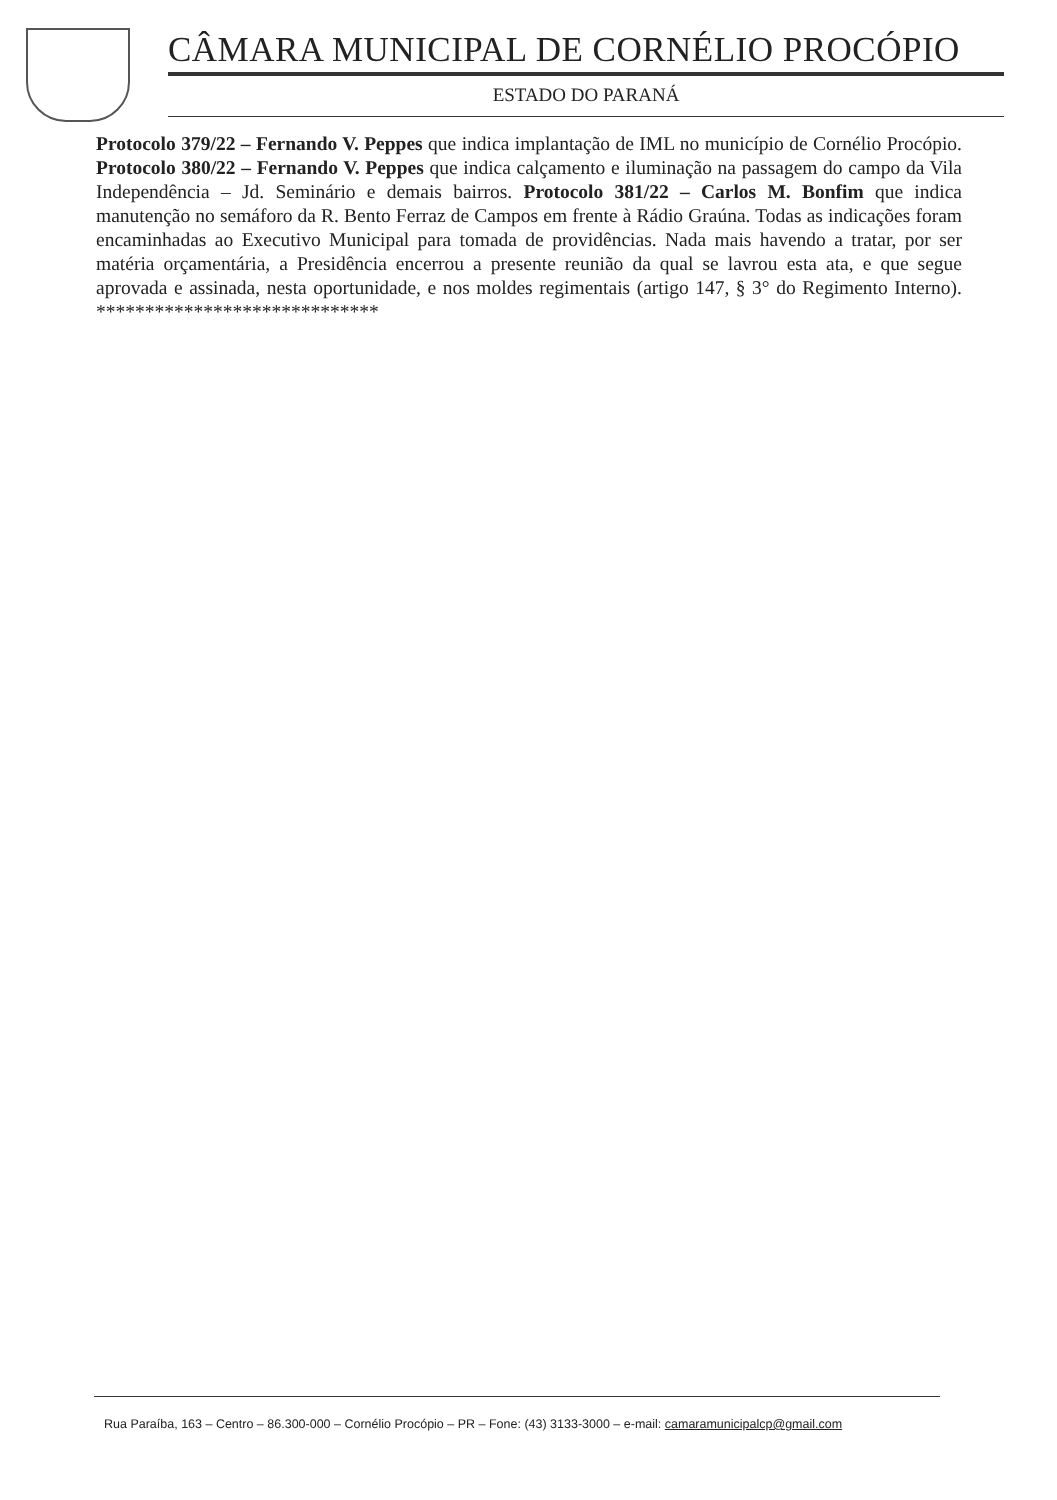CÂMARA MUNICIPAL DE CORNÉLIO PROCÓPIO
ESTADO DO PARANÁ
Protocolo 379/22 – Fernando V. Peppes que indica implantação de IML no município de Cornélio Procópio. Protocolo 380/22 – Fernando V. Peppes que indica calçamento e iluminação na passagem do campo da Vila Independência – Jd. Seminário e demais bairros. Protocolo 381/22 – Carlos M. Bonfim que indica manutenção no semáforo da R. Bento Ferraz de Campos em frente à Rádio Graúna. Todas as indicações foram encaminhadas ao Executivo Municipal para tomada de providências. Nada mais havendo a tratar, por ser matéria orçamentária, a Presidência encerrou a presente reunião da qual se lavrou esta ata, e que segue aprovada e assinada, nesta oportunidade, e nos moldes regimentais (artigo 147, § 3° do Regimento Interno). *****************************
Rua Paraíba, 163 – Centro – 86.300-000 – Cornélio Procópio – PR – Fone: (43) 3133-3000 – e-mail: camaramunicipalcp@gmail.com